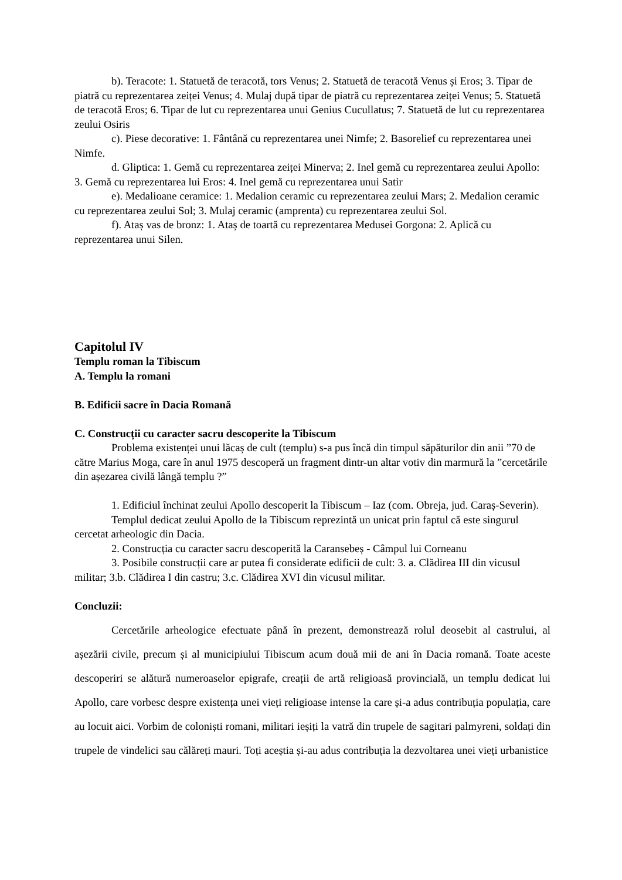b). Teracote: 1. Statuetă de teracotă, tors Venus; 2. Statuetă de teracotă Venus și Eros; 3. Tipar de piatră cu reprezentarea zeiței Venus; 4. Mulaj după tipar de piatră cu reprezentarea zeiței Venus; 5. Statuetă de teracotă Eros; 6. Tipar de lut cu reprezentarea unui Genius Cucullatus; 7. Statuetă de lut cu reprezentarea zeului Osiris
c). Piese decorative: 1. Fântână cu reprezentarea unei Nimfe; 2. Basorelief cu reprezentarea unei Nimfe.
d. Gliptica: 1. Gemă cu reprezentarea zeiței Minerva; 2. Inel gemă cu reprezentarea zeului Apollo: 3. Gemă cu reprezentarea lui Eros: 4. Inel gemă cu reprezentarea unui Satir
e). Medalioane ceramice: 1. Medalion ceramic cu reprezentarea zeului Mars; 2. Medalion ceramic cu reprezentarea zeului Sol; 3. Mulaj ceramic (amprenta) cu reprezentarea zeului Sol.
f). Ataș vas de bronz: 1. Ataș de toartă cu reprezentarea Medusei Gorgona: 2. Aplică cu reprezentarea unui Silen.
Capitolul IV
Templu roman la Tibiscum
A. Templu la romani
B. Edificii sacre în Dacia Romană
C. Construcții cu caracter sacru descoperite la Tibiscum
Problema existenței unui lăcaș de cult (templu) s-a pus încă din timpul săpăturilor din anii ”70 de către Marius Moga, care în anul 1975 descoperă un fragment dintr-un altar votiv din marmură la ”cercetările din așezarea civilă lângă templu ?”
1. Edificiul închinat zeului Apollo descoperit la Tibiscum – Iaz (com. Obreja, jud. Caraș-Severin).
Templul dedicat zeului Apollo de la Tibiscum reprezintă un unicat prin faptul că este singurul cercetat arheologic din Dacia.
2. Construcția cu caracter sacru descoperită la Caransebeș - Câmpul lui Corneanu
3. Posibile construcții care ar putea fi considerate edificii de cult: 3. a. Clădirea III din vicusul militar; 3.b. Clădirea I din castru; 3.c. Clădirea XVI din vicusul militar.
Concluzii:
Cercetările arheologice efectuate până în prezent, demonstrează rolul deosebit al castrului, al așezării civile, precum și al municipiului Tibiscum acum două mii de ani în Dacia romană. Toate aceste descoperiri se alătură numeroaselor epigrafe, creații de artă religioasă provincială, un templu dedicat lui Apollo, care vorbesc despre existența unei vieți religioase intense la care și-a adus contribuția populația, care au locuit aici. Vorbim de coloniști romani, militari ieșiți la vatră din trupele de sagitari palmyreni, soldați din trupele de vindelici sau călăreți mauri. Toți aceștia și-au adus contribuția la dezvoltarea unei vieți urbanistice